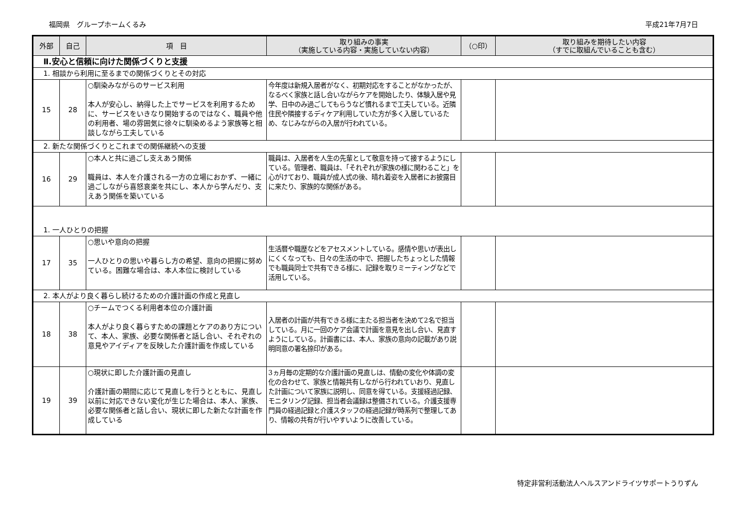福岡県　グループホームくるみ 平成21年7月7日
| 外部 | 自己 | 項 目 | 取り組みの事実 （実施している内容・実施していない内容） | （○印） | 取り組みを期待したい内容 （すでに取組んでいることも含む） |
| --- | --- | --- | --- | --- | --- |
| Ⅱ.安心と信頼に向けた関係づくりと支援 | | | | | |
| 1. 相談から利用に至るまでの関係づくりとその対応 | | | | | |
| 15 | 28 | ○馴染みながらのサービス利用 本人が安心し、納得した上でサービスを利用するために、サービスをいきなり開始するのではなく、職員や他の利用者、場の雰囲気に徐々に馴染めるよう家族等と相談しながら工夫している | 今年度は新規入居者がなく、初期対応をすることがなかったが、なるべく家族と話し合いながらケアを開始したり、体験入居や見学、日中のみ過ごしてもらうなど慣れるまで工夫している。近隣住民や隣接するディケア利用していた方が多く入居しているため、なじみながらの入居が行われている。 | | |
| 2. 新たな関係づくりとこれまでの関係継続への支援 | | | | | |
| 16 | 29 | ○本人と共に過ごし支えあう関係 職員は、本人を介護される一方の立場におかず、一緒に過ごしながら喜怒哀楽を共にし、本人から学んだり、支えあう関係を築いている | 職員は、入居者を人生の先輩として敬意を持って接するようにしている。管理者、職員は、「それぞれが家族の様に関わること」を心がけており、職員が成人式の後、晴れ着姿を入居者にお披露目に来たり、家族的な関係がある。 | | |
| 1. 一人ひとりの把握 | | | | | |
| 17 | 35 | ○思いや意向の把握 一人ひとりの思いや暮らし方の希望、意向の把握に努めている。困難な場合は、本人本位に検討している | 生活暦や職歴などをアセスメントしている。感情や思いが表出しにくくなっても、日々の生活の中で、把握したちょっとした情報でも職員同士で共有できる様に、記録を取りミーティングなどで活用している。 | | |
| 2. 本人がより良く暮らし続けるための介護計画の作成と見直し | | | | | |
| 18 | 38 | ○チームでつくる利用者本位の介護計画 本人がより良く暮らすための課題とケアのあり方について、本人、家族、必要な関係者と話し合い、それぞれの意見やアイディアを反映した介護計画を作成している | 入居者の計画が共有できる様に主たる担当者を決めて2名で担当している。月に一回のケア会議で計画を意見を出し合い、見直すようにしている。計画書には、本人、家族の意向の記載があり説明同意の署名捺印がある。 | | |
| 19 | 39 | ○現状に即した介護計画の見直し 介護計画の期間に応じて見直しを行うとともに、見直し以前に対応できない変化が生じた場合は、本人、家族、必要な関係者と話し合い、現状に即した新たな計画を作成している | 3ヵ月毎の定期的な介護計画の見直しは、情動の変化や体調の変化の合わせて、家族と情報共有しながら行われていおり、見直した計画について家族に説明し、同意を得ている。支援経過記録、モニタリング記録、担当者会議録は整備されている。介護支援専門員の経過記録と介護スタッフの経過記録が時系列で整理してあり、情報の共有が行いやすいように改善している。 | | |
特定非営利活動法人ヘルスアンドライツサポートうりずん